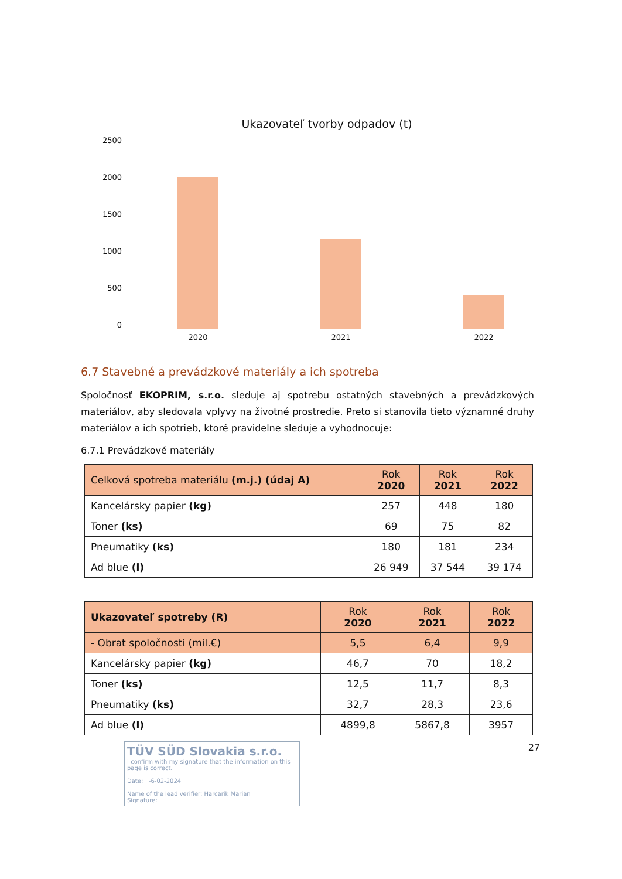Ukazovateľ tvorby odpadov (t)
2500
2000
1500
1000
500
0
2020 2021 2022
6.7 Stavebné a prevádzkové materiály a ich spotreba
Spoločnosť EKOPRIM, s.r.o. sleduje aj spotrebu ostatných stavebných a prevádzkových materiálov, aby sledovala vplyvy na životné prostredie. Preto si stanovila tieto významné druhy materiálov a ich spotrieb, ktoré pravidelne sleduje a vyhodnocuje:
6.7.1 Prevádzkové materiály
| Celková spotreba materiálu (m.j.) (údaj A) | Rok 2020 | Rok 2021 | Rok 2022 |
| --- | --- | --- | --- |
| Kancelársky papier (kg) | 257 | 448 | 180 |
| Toner (ks) | 69 | 75 | 82 |
| Pneumatiky (ks) | 180 | 181 | 234 |
| Ad blue (l) | 26 949 | 37 544 | 39 174 |
| Ukazovateľ spotreby (R) | Rok 2020 | Rok 2021 | Rok 2022 |
| --- | --- | --- | --- |
| - Obrat spoločnosti (mil.€) | 5,5 | 6,4 | 9,9 |
| Kancelársky papier (kg) | 46,7 | 70 | 18,2 |
| Toner (ks) | 12,5 | 11,7 | 8,3 |
| Pneumatiky (ks) | 32,7 | 28,3 | 23,6 |
| Ad blue (l) | 4899,8 | 5867,8 | 3957 |
TÜV SÜD Slovakia s.r.o.
I confirm with my signature that the information on this page is correct.
Date: -6-02-2024
Name of the lead verifier: Harcarik Marian
Signature:
27